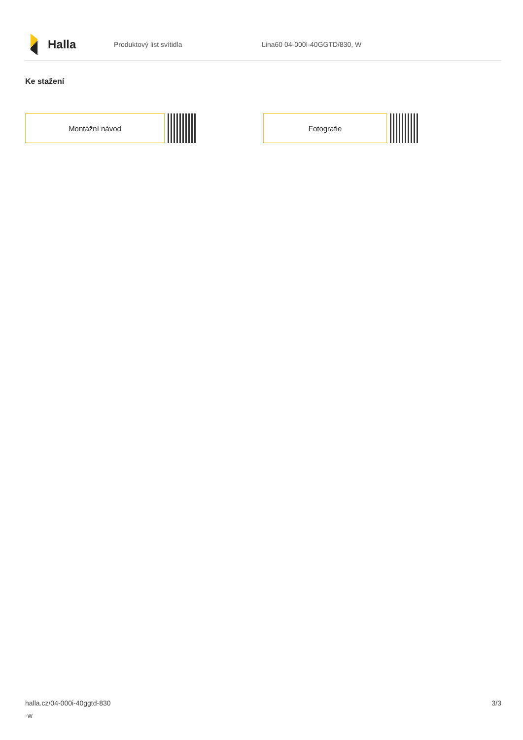Halla
Produktový list svítidla Lina60 04-000I-40GGTD/830, W
Ke stažení
Montážní návod Fotografie
halla.cz/04-000i-40ggtd-830
-w
3/3